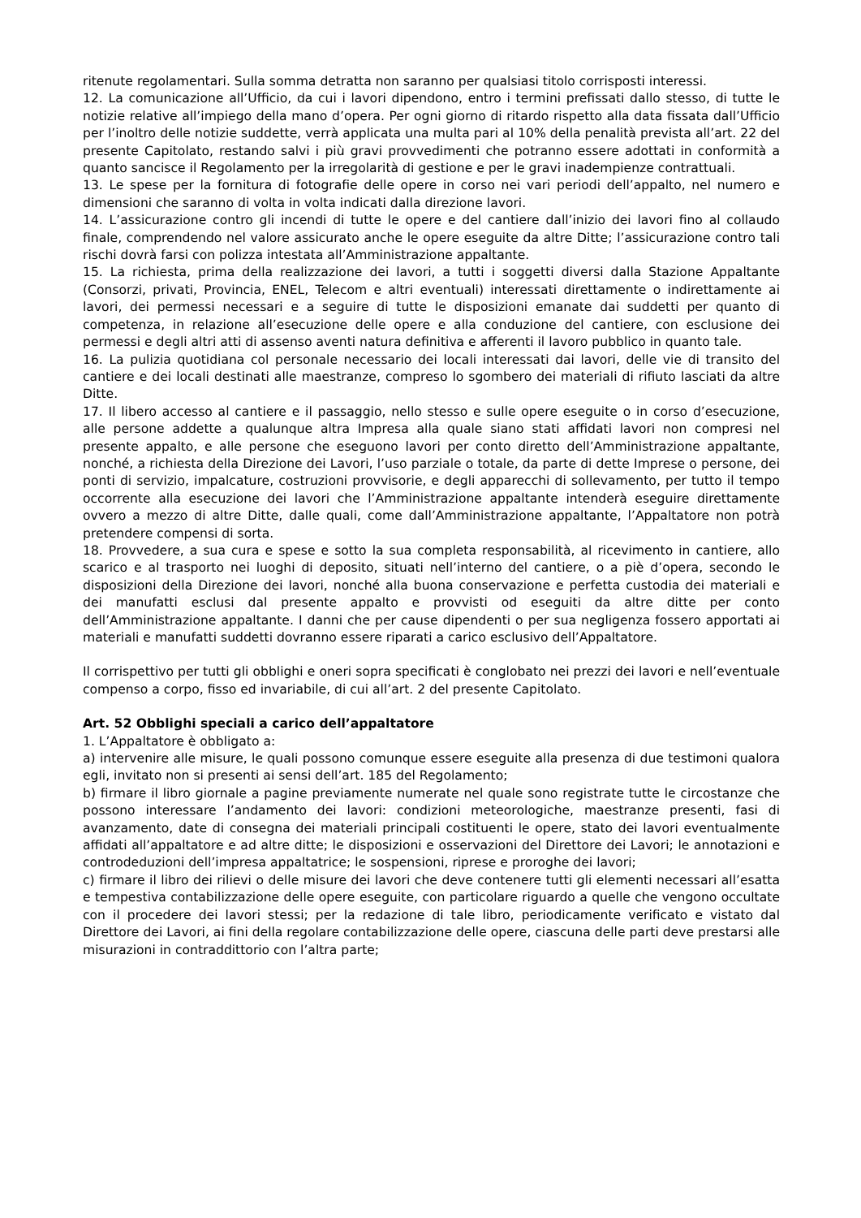ritenute regolamentari. Sulla somma detratta non saranno per qualsiasi titolo corrisposti interessi.
12. La comunicazione all’Ufficio, da cui i lavori dipendono, entro i termini prefissati dallo stesso, di tutte le notizie relative all’impiego della mano d’opera. Per ogni giorno di ritardo rispetto alla data fissata dall’Ufficio per l’inoltro delle notizie suddette, verrà applicata una multa pari al 10% della penalità prevista all’art. 22 del presente Capitolato, restando salvi i più gravi provvedimenti che potranno essere adottati in conformità a quanto sancisce il Regolamento per la irregolarità di gestione e per le gravi inadempienze contrattuali.
13. Le spese per la fornitura di fotografie delle opere in corso nei vari periodi dell’appalto, nel numero e dimensioni che saranno di volta in volta indicati dalla direzione lavori.
14. L’assicurazione contro gli incendi di tutte le opere e del cantiere dall’inizio dei lavori fino al collaudo finale, comprendendo nel valore assicurato anche le opere eseguite da altre Ditte; l’assicurazione contro tali rischi dovrà farsi con polizza intestata all’Amministrazione appaltante.
15. La richiesta, prima della realizzazione dei lavori, a tutti i soggetti diversi dalla Stazione Appaltante (Consorzi, privati, Provincia, ENEL, Telecom e altri eventuali) interessati direttamente o indirettamente ai lavori, dei permessi necessari e a seguire di tutte le disposizioni emanate dai suddetti per quanto di competenza, in relazione all’esecuzione delle opere e alla conduzione del cantiere, con esclusione dei permessi e degli altri atti di assenso aventi natura definitiva e afferenti il lavoro pubblico in quanto tale.
16. La pulizia quotidiana col personale necessario dei locali interessati dai lavori, delle vie di transito del cantiere e dei locali destinati alle maestranze, compreso lo sgombero dei materiali di rifiuto lasciati da altre Ditte.
17. Il libero accesso al cantiere e il passaggio, nello stesso e sulle opere eseguite o in corso d’esecuzione, alle persone addette a qualunque altra Impresa alla quale siano stati affidati lavori non compresi nel presente appalto, e alle persone che eseguono lavori per conto diretto dell’Amministrazione appaltante, nonché, a richiesta della Direzione dei Lavori, l’uso parziale o totale, da parte di dette Imprese o persone, dei ponti di servizio, impalcature, costruzioni provvisorie, e degli apparecchi di sollevamento, per tutto il tempo occorrente alla esecuzione dei lavori che l’Amministrazione appaltante intenderà eseguire direttamente ovvero a mezzo di altre Ditte, dalle quali, come dall’Amministrazione appaltante, l’Appaltatore non potrà pretendere compensi di sorta.
18. Provvedere, a sua cura e spese e sotto la sua completa responsabilità, al ricevimento in cantiere, allo scarico e al trasporto nei luoghi di deposito, situati nell’interno del cantiere, o a piè d’opera, secondo le disposizioni della Direzione dei lavori, nonché alla buona conservazione e perfetta custodia dei materiali e dei manufatti esclusi dal presente appalto e provvisti od eseguiti da altre ditte per conto dell’Amministrazione appaltante. I danni che per cause dipendenti o per sua negligenza fossero apportati ai materiali e manufatti suddetti dovranno essere riparati a carico esclusivo dell’Appaltatore.
Il corrispettivo per tutti gli obblighi e oneri sopra specificati è conglobato nei prezzi dei lavori e nell’eventuale compenso a corpo, fisso ed invariabile, di cui all’art. 2 del presente Capitolato.
Art. 52 Obblighi speciali a carico dell’appaltatore
1. L’Appaltatore è obbligato a:
a) intervenire alle misure, le quali possono comunque essere eseguite alla presenza di due testimoni qualora egli, invitato non si presenti ai sensi dell’art. 185 del Regolamento;
b) firmare il libro giornale a pagine previamente numerate nel quale sono registrate tutte le circostanze che possono interessare l’andamento dei lavori: condizioni meteorologiche, maestranze presenti, fasi di avanzamento, date di consegna dei materiali principali costituenti le opere, stato dei lavori eventualmente affidati all’appaltatore e ad altre ditte; le disposizioni e osservazioni del Direttore dei Lavori; le annotazioni e controdeduzioni dell’impresa appaltatrice; le sospensioni, riprese e proroghe dei lavori;
c) firmare il libro dei rilievi o delle misure dei lavori che deve contenere tutti gli elementi necessari all’esatta e tempestiva contabilizzazione delle opere eseguite, con particolare riguardo a quelle che vengono occultate con il procedere dei lavori stessi; per la redazione di tale libro, periodicamente verificato e vistato dal Direttore dei Lavori, ai fini della regolare contabilizzazione delle opere, ciascuna delle parti deve prestarsi alle misurazioni in contraddittorio con l’altra parte;